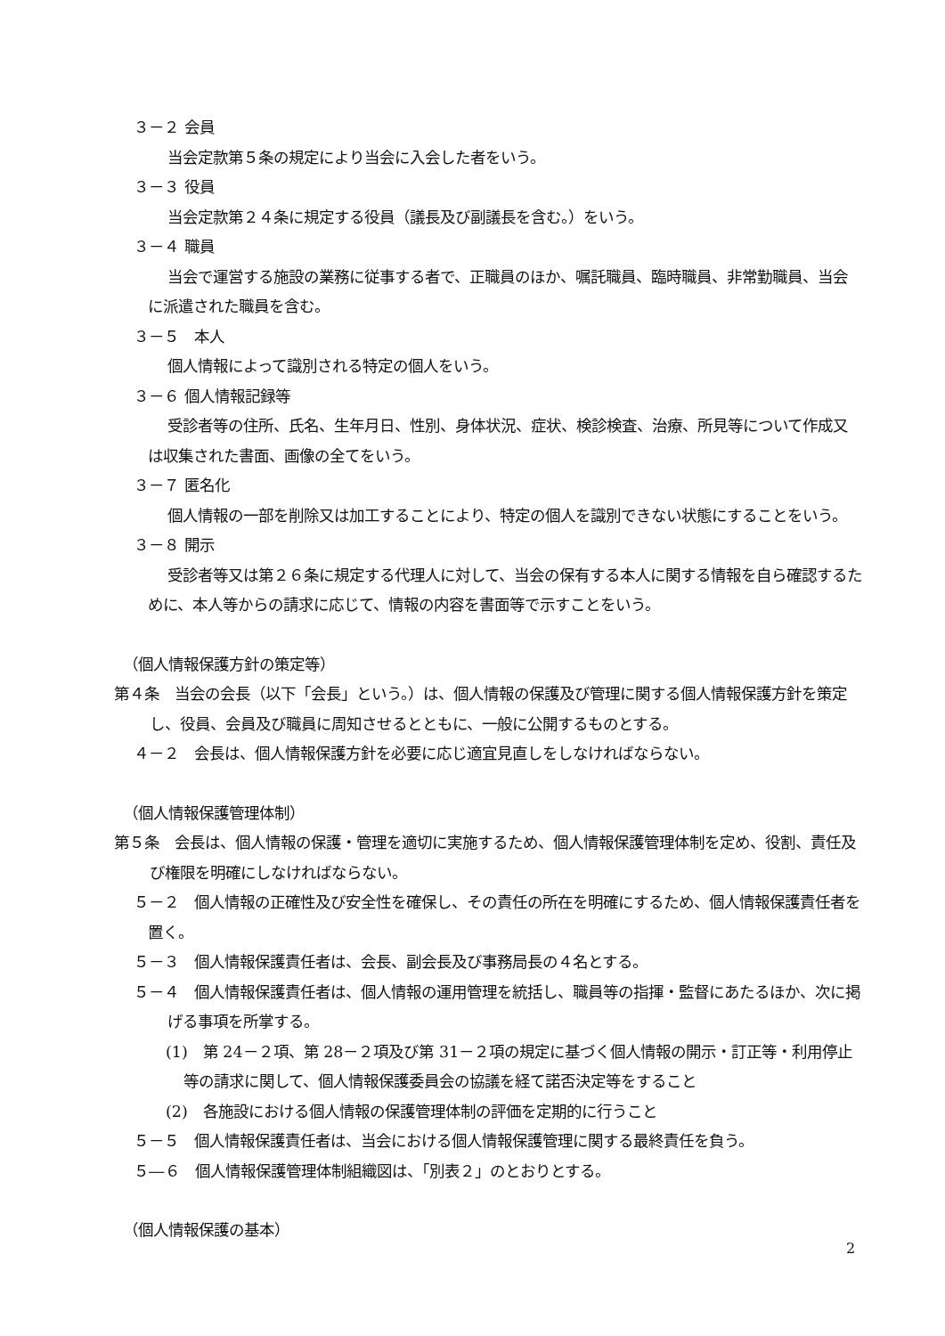３－２ 会員
当会定款第５条の規定により当会に入会した者をいう。
３－３ 役員
当会定款第２４条に規定する役員（議長及び副議長を含む。）をいう。
３－４ 職員
当会で運営する施設の業務に従事する者で、正職員のほか、嘱託職員、臨時職員、非常勤職員、当会に派遣された職員を含む。
３－５　本人
個人情報によって識別される特定の個人をいう。
３－６ 個人情報記録等
受診者等の住所、氏名、生年月日、性別、身体状況、症状、検診検査、治療、所見等について作成又は収集された書面、画像の全てをいう。
３－７ 匿名化
個人情報の一部を削除又は加工することにより、特定の個人を識別できない状態にすることをいう。
３－８ 開示
受診者等又は第２６条に規定する代理人に対して、当会の保有する本人に関する情報を自ら確認するために、本人等からの請求に応じて、情報の内容を書面等で示すことをいう。
（個人情報保護方針の策定等）
第４条　当会の会長（以下「会長」という。）は、個人情報の保護及び管理に関する個人情報保護方針を策定し、役員、会員及び職員に周知させるとともに、一般に公開するものとする。
４－２　会長は、個人情報保護方針を必要に応じ適宜見直しをしなければならない。
（個人情報保護管理体制）
第５条　会長は、個人情報の保護・管理を適切に実施するため、個人情報保護管理体制を定め、役割、責任及び権限を明確にしなければならない。
５－２　個人情報の正確性及び安全性を確保し、その責任の所在を明確にするため、個人情報保護責任者を置く。
５－３　個人情報保護責任者は、会長、副会長及び事務局長の４名とする。
５－４　個人情報保護責任者は、個人情報の運用管理を統括し、職員等の指揮・監督にあたるほか、次に掲げる事項を所掌する。
(1)　第 24－２項、第 28－２項及び第 31－２項の規定に基づく個人情報の開示・訂正等・利用停止等の請求に関して、個人情報保護委員会の協議を経て諾否決定等をすること
(2)　各施設における個人情報の保護管理体制の評価を定期的に行うこと
５－５　個人情報保護責任者は、当会における個人情報保護管理に関する最終責任を負う。
５―６　個人情報保護管理体制組織図は、「別表２」のとおりとする。
（個人情報保護の基本）
2